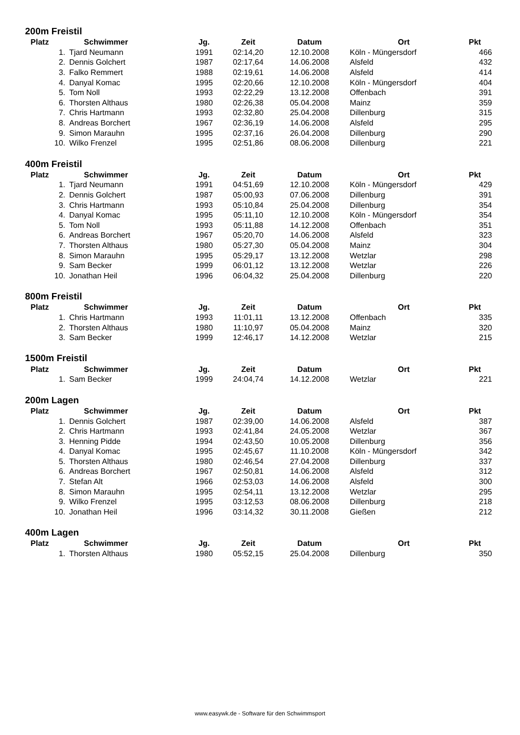200m Freistil
| Platz | Schwimmer | Jg. | Zeit | Datum | Ort | Pkt |
| --- | --- | --- | --- | --- | --- | --- |
| 1. | Tjard Neumann | 1991 | 02:14,20 | 12.10.2008 | Köln - Müngersdorf | 466 |
| 2. | Dennis Golchert | 1987 | 02:17,64 | 14.06.2008 | Alsfeld | 432 |
| 3. | Falko Remmert | 1988 | 02:19,61 | 14.06.2008 | Alsfeld | 414 |
| 4. | Danyal Komac | 1995 | 02:20,66 | 12.10.2008 | Köln - Müngersdorf | 404 |
| 5. | Tom Noll | 1993 | 02:22,29 | 13.12.2008 | Offenbach | 391 |
| 6. | Thorsten Althaus | 1980 | 02:26,38 | 05.04.2008 | Mainz | 359 |
| 7. | Chris Hartmann | 1993 | 02:32,80 | 25.04.2008 | Dillenburg | 315 |
| 8. | Andreas Borchert | 1967 | 02:36,19 | 14.06.2008 | Alsfeld | 295 |
| 9. | Simon Marauhn | 1995 | 02:37,16 | 26.04.2008 | Dillenburg | 290 |
| 10. | Wilko Frenzel | 1995 | 02:51,86 | 08.06.2008 | Dillenburg | 221 |
400m Freistil
| Platz | Schwimmer | Jg. | Zeit | Datum | Ort | Pkt |
| --- | --- | --- | --- | --- | --- | --- |
| 1. | Tjard Neumann | 1991 | 04:51,69 | 12.10.2008 | Köln - Müngersdorf | 429 |
| 2. | Dennis Golchert | 1987 | 05:00,93 | 07.06.2008 | Dillenburg | 391 |
| 3. | Chris Hartmann | 1993 | 05:10,84 | 25.04.2008 | Dillenburg | 354 |
| 4. | Danyal Komac | 1995 | 05:11,10 | 12.10.2008 | Köln - Müngersdorf | 354 |
| 5. | Tom Noll | 1993 | 05:11,88 | 14.12.2008 | Offenbach | 351 |
| 6. | Andreas Borchert | 1967 | 05:20,70 | 14.06.2008 | Alsfeld | 323 |
| 7. | Thorsten Althaus | 1980 | 05:27,30 | 05.04.2008 | Mainz | 304 |
| 8. | Simon Marauhn | 1995 | 05:29,17 | 13.12.2008 | Wetzlar | 298 |
| 9. | Sam Becker | 1999 | 06:01,12 | 13.12.2008 | Wetzlar | 226 |
| 10. | Jonathan Heil | 1996 | 06:04,32 | 25.04.2008 | Dillenburg | 220 |
800m Freistil
| Platz | Schwimmer | Jg. | Zeit | Datum | Ort | Pkt |
| --- | --- | --- | --- | --- | --- | --- |
| 1. | Chris Hartmann | 1993 | 11:01,11 | 13.12.2008 | Offenbach | 335 |
| 2. | Thorsten Althaus | 1980 | 11:10,97 | 05.04.2008 | Mainz | 320 |
| 3. | Sam Becker | 1999 | 12:46,17 | 14.12.2008 | Wetzlar | 215 |
1500m Freistil
| Platz | Schwimmer | Jg. | Zeit | Datum | Ort | Pkt |
| --- | --- | --- | --- | --- | --- | --- |
| 1. | Sam Becker | 1999 | 24:04,74 | 14.12.2008 | Wetzlar | 221 |
200m Lagen
| Platz | Schwimmer | Jg. | Zeit | Datum | Ort | Pkt |
| --- | --- | --- | --- | --- | --- | --- |
| 1. | Dennis Golchert | 1987 | 02:39,00 | 14.06.2008 | Alsfeld | 387 |
| 2. | Chris Hartmann | 1993 | 02:41,84 | 24.05.2008 | Wetzlar | 367 |
| 3. | Henning Pidde | 1994 | 02:43,50 | 10.05.2008 | Dillenburg | 356 |
| 4. | Danyal Komac | 1995 | 02:45,67 | 11.10.2008 | Köln - Müngersdorf | 342 |
| 5. | Thorsten Althaus | 1980 | 02:46,54 | 27.04.2008 | Dillenburg | 337 |
| 6. | Andreas Borchert | 1967 | 02:50,81 | 14.06.2008 | Alsfeld | 312 |
| 7. | Stefan Alt | 1966 | 02:53,03 | 14.06.2008 | Alsfeld | 300 |
| 8. | Simon Marauhn | 1995 | 02:54,11 | 13.12.2008 | Wetzlar | 295 |
| 9. | Wilko Frenzel | 1995 | 03:12,53 | 08.06.2008 | Dillenburg | 218 |
| 10. | Jonathan Heil | 1996 | 03:14,32 | 30.11.2008 | Gießen | 212 |
400m Lagen
| Platz | Schwimmer | Jg. | Zeit | Datum | Ort | Pkt |
| --- | --- | --- | --- | --- | --- | --- |
| 1. | Thorsten Althaus | 1980 | 05:52,15 | 25.04.2008 | Dillenburg | 350 |
www.easywk.de - Software für den Schwimmsport